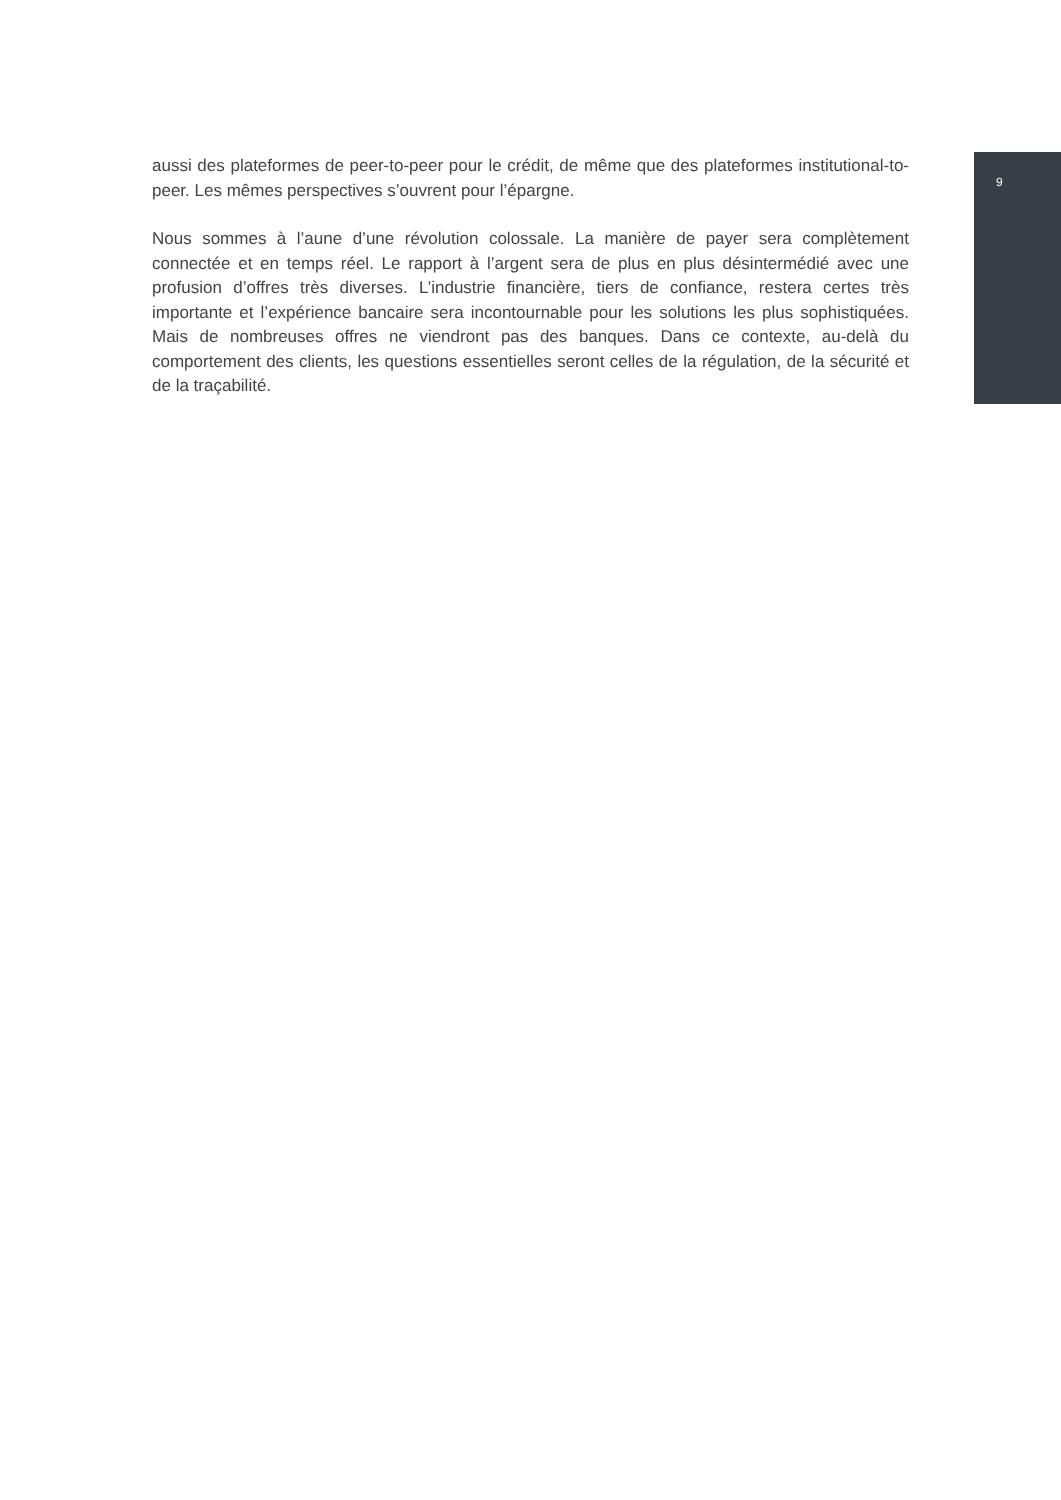9
aussi des plateformes de peer-to-peer pour le crédit, de même que des plateformes institutional-to-peer. Les mêmes perspectives s’ouvrent pour l’épargne.
Nous sommes à l’aune d’une révolution colossale. La manière de payer sera complètement connectée et en temps réel. Le rapport à l’argent sera de plus en plus désintermédié avec une profusion d’offres très diverses. L’industrie financière, tiers de confiance, restera certes très importante et l’expérience bancaire sera incontournable pour les solutions les plus sophistiquées. Mais de nombreuses offres ne viendront pas des banques. Dans ce contexte, au-delà du comportement des clients, les questions essentielles seront celles de la régulation, de la sécurité et de la traçabilité.